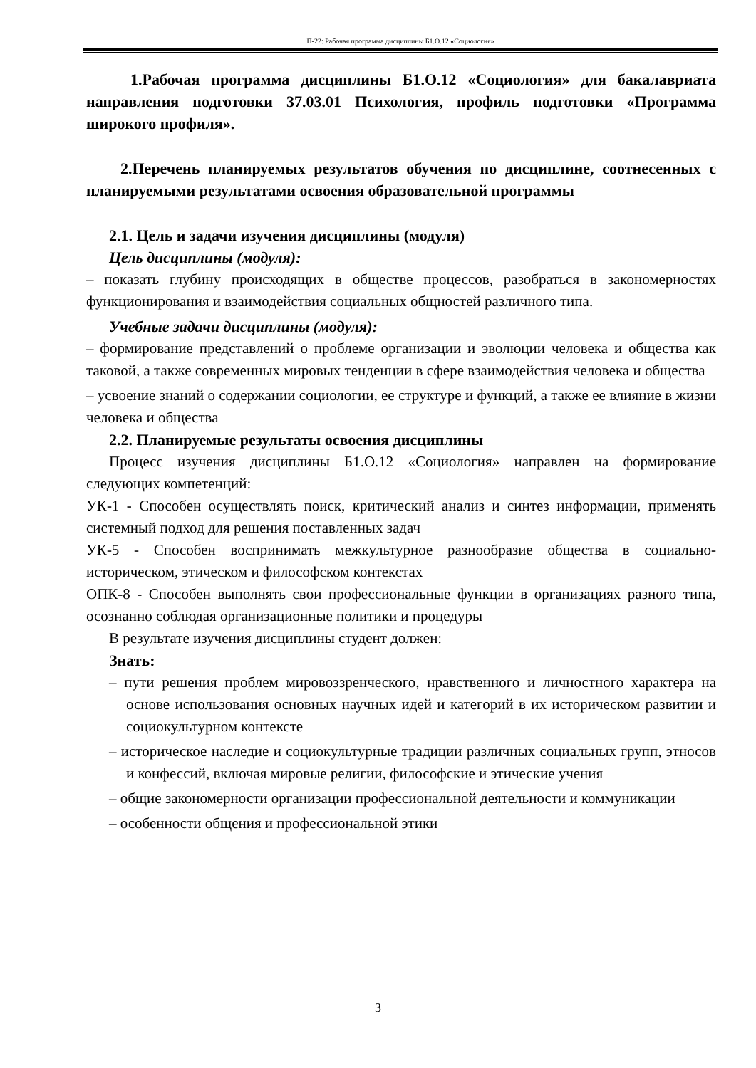П-22: Рабочая программа дисциплины Б1.О.12 «Социология»
1.Рабочая программа дисциплины Б1.О.12 «Социология» для бакалавриата направления подготовки 37.03.01 Психология, профиль подготовки «Программа широкого профиля».
2.Перечень планируемых результатов обучения по дисциплине, соотнесенных с планируемыми результатами освоения образовательной программы
2.1. Цель и задачи изучения дисциплины (модуля)
Цель дисциплины (модуля):
– показать глубину происходящих в обществе процессов, разобраться в закономерностях функционирования и взаимодействия социальных общностей различного типа.
Учебные задачи дисциплины (модуля):
– формирование представлений о проблеме организации и эволюции человека и общества как таковой, а также современных мировых тенденции в сфере взаимодействия человека и общества
– усвоение знаний о содержании социологии, ее структуре и функций, а также ее влияние в жизни человека и общества
2.2. Планируемые результаты освоения дисциплины
Процесс изучения дисциплины Б1.О.12 «Социология» направлен на формирование следующих компетенций:
УК-1 - Способен осуществлять поиск, критический анализ и синтез информации, применять системный подход для решения поставленных задач
УК-5 - Способен воспринимать межкультурное разнообразие общества в социально-историческом, этическом и философском контекстах
ОПК-8 - Способен выполнять свои профессиональные функции в организациях разного типа, осознанно соблюдая организационные политики и процедуры
В результате изучения дисциплины студент должен:
Знать:
– пути решения проблем мировоззренческого, нравственного и личностного характера на основе использования основных научных идей и категорий в их историческом развитии и социокультурном контексте
– историческое наследие и социокультурные традиции различных социальных групп, этносов и конфессий, включая мировые религии, философские и этические учения
– общие закономерности организации профессиональной деятельности и коммуникации
– особенности общения и профессиональной этики
3